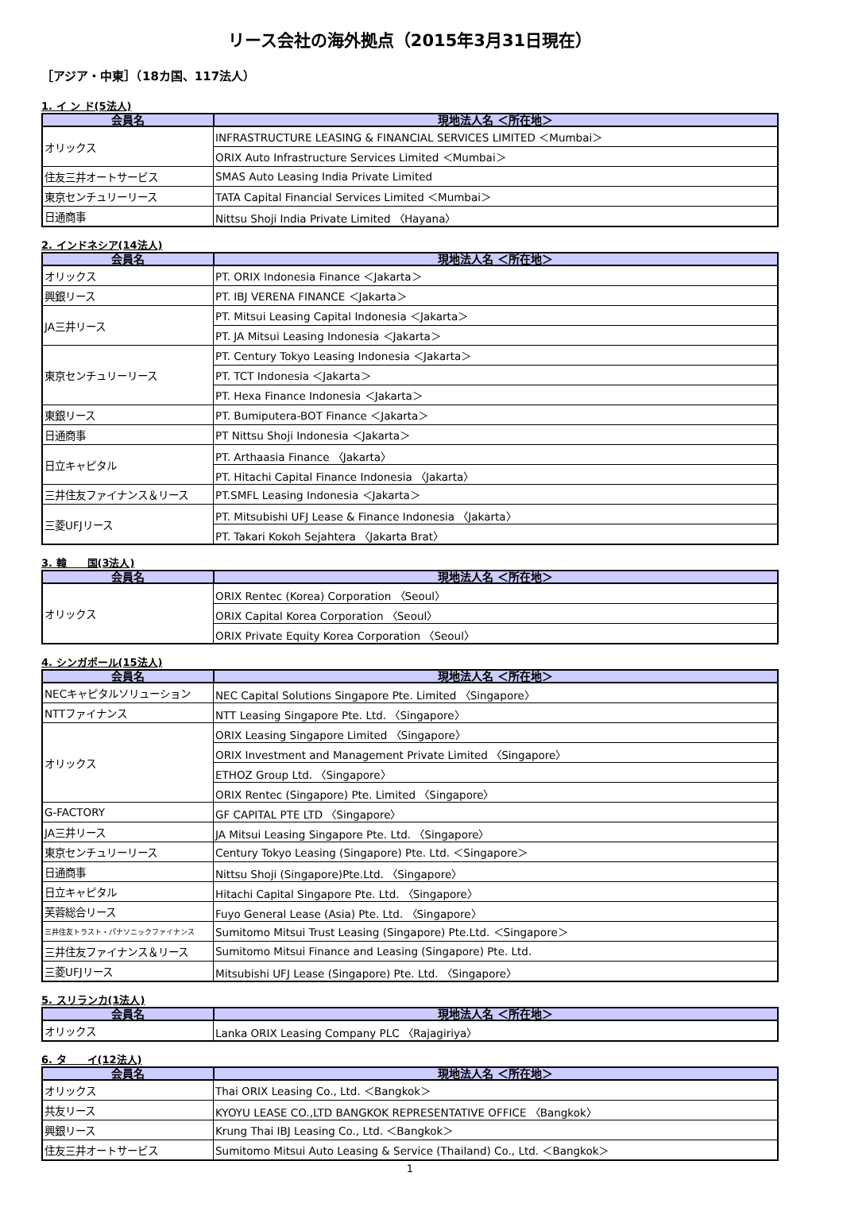リース会社の海外拠点（2015年3月31日現在）
［アジア・中東］（18カ国、117法人）
1. イ ン ド(5法人)
| 会員名 | 現地法人名 ＜所在地＞ |
| --- | --- |
| オリックス | INFRASTRUCTURE LEASING & FINANCIAL SERVICES LIMITED ＜Mumbai＞ |
| | ORIX Auto Infrastructure Services Limited ＜Mumbai＞ |
| 住友三井オートサービス | SMAS Auto Leasing India Private Limited |
| 東京センチュリーリース | TATA Capital Financial Services Limited ＜Mumbai＞ |
| 日通商事 | Nittsu Shoji India Private Limited 〈Hayana〉 |
2. インドネシア(14法人)
| 会員名 | 現地法人名 ＜所在地＞ |
| --- | --- |
| オリックス | PT. ORIX Indonesia Finance ＜Jakarta＞ |
| 興銀リース | PT. IBJ VERENA FINANCE ＜Jakarta＞ |
| JA三井リース | PT. Mitsui Leasing Capital Indonesia ＜Jakarta＞ |
| | PT. JA Mitsui Leasing Indonesia ＜Jakarta＞ |
| 東京センチュリーリース | PT. Century Tokyo Leasing Indonesia ＜Jakarta＞ |
| | PT. TCT Indonesia ＜Jakarta＞ |
| | PT. Hexa Finance Indonesia ＜Jakarta＞ |
| 東銀リース | PT. Bumiputera-BOT Finance ＜Jakarta＞ |
| 日通商事 | PT Nittsu Shoji Indonesia ＜Jakarta＞ |
| 日立キャピタル | PT. Arthaasia Finance 〈Jakarta〉 |
| | PT. Hitachi Capital Finance Indonesia 〈Jakarta〉 |
| 三井住友ファイナンス＆リース | PT.SMFL Leasing Indonesia ＜Jakarta＞ |
| 三菱UFJリース | PT. Mitsubishi UFJ Lease & Finance Indonesia 〈Jakarta〉 |
| | PT. Takari Kokoh Sejahtera 〈Jakarta Brat〉 |
3. 韓　　国(3法人)
| 会員名 | 現地法人名 ＜所在地＞ |
| --- | --- |
| オリックス | ORIX Rentec (Korea) Corporation 〈Seoul〉 |
| | ORIX Capital Korea Corporation 〈Seoul〉 |
| | ORIX Private Equity Korea Corporation 〈Seoul〉 |
4. シンガポール(15法人)
| 会員名 | 現地法人名 ＜所在地＞ |
| --- | --- |
| NECキャピタルソリューション | NEC Capital Solutions Singapore Pte. Limited 〈Singapore〉 |
| NTTファイナンス | NTT Leasing Singapore Pte. Ltd. 〈Singapore〉 |
| オリックス | ORIX Leasing Singapore Limited 〈Singapore〉 |
| | ORIX Investment and Management Private Limited 〈Singapore〉 |
| | ETHOZ Group Ltd. 〈Singapore〉 |
| | ORIX Rentec (Singapore) Pte. Limited 〈Singapore〉 |
| G-FACTORY | GF CAPITAL PTE LTD 〈Singapore〉 |
| JA三井リース | JA Mitsui Leasing Singapore Pte. Ltd. 〈Singapore〉 |
| 東京センチュリーリース | Century Tokyo Leasing (Singapore) Pte. Ltd. ＜Singapore＞ |
| 日通商事 | Nittsu Shoji (Singapore)Pte.Ltd. 〈Singapore〉 |
| 日立キャピタル | Hitachi Capital Singapore Pte. Ltd. 〈Singapore〉 |
| 芙蓉総合リース | Fuyo General Lease (Asia) Pte. Ltd. 〈Singapore〉 |
| 三井住友トラスト・パナソニックファイナンス | Sumitomo Mitsui Trust Leasing (Singapore) Pte.Ltd. ＜Singapore＞ |
| 三井住友ファイナンス＆リース | Sumitomo Mitsui Finance and Leasing (Singapore) Pte. Ltd. |
| 三菱UFJリース | Mitsubishi UFJ Lease (Singapore) Pte. Ltd. 〈Singapore〉 |
5. スリランカ(1法人)
| 会員名 | 現地法人名 ＜所在地＞ |
| --- | --- |
| オリックス | Lanka ORIX Leasing Company PLC 〈Rajagiriya〉 |
6. タ　　イ(12法人)
| 会員名 | 現地法人名 ＜所在地＞ |
| --- | --- |
| オリックス | Thai ORIX Leasing Co., Ltd. ＜Bangkok＞ |
| 共友リース | KYOYU LEASE CO.,LTD BANGKOK REPRESENTATIVE OFFICE 〈Bangkok〉 |
| 興銀リース | Krung Thai IBJ Leasing Co., Ltd. ＜Bangkok＞ |
| 住友三井オートサービス | Sumitomo Mitsui Auto Leasing & Service (Thailand) Co., Ltd. ＜Bangkok＞ |
1